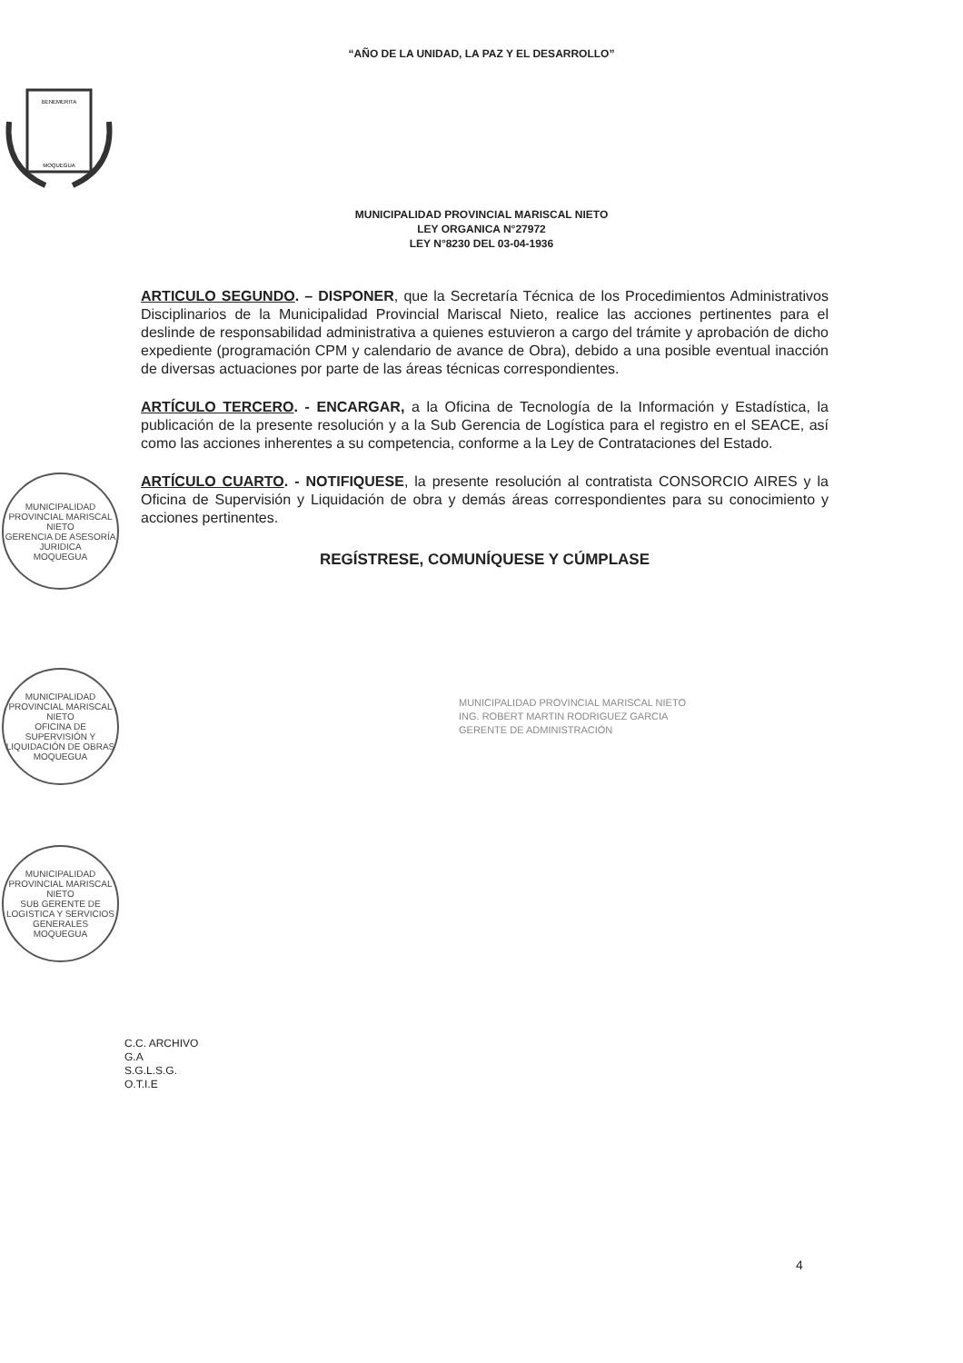“AÑO DE LA UNIDAD, LA PAZ Y EL DESARROLLO”
BENEMERITA
MOQUEGUA
MUNICIPALIDAD PROVINCIAL MARISCAL NIETO
LEY ORGANICA N°27972
LEY N°8230 DEL 03-04-1936
ARTICULO SEGUNDO. – DISPONER, que la Secretaría Técnica de los Procedimientos Administrativos Disciplinarios de la Municipalidad Provincial Mariscal Nieto, realice las acciones pertinentes para el deslinde de responsabilidad administrativa a quienes estuvieron a cargo del trámite y aprobación de dicho expediente (programación CPM y calendario de avance de Obra), debido a una posible eventual inacción de diversas actuaciones por parte de las áreas técnicas correspondientes.
ARTÍCULO TERCERO. - ENCARGAR, a la Oficina de Tecnología de la Información y Estadística, la publicación de la presente resolución y a la Sub Gerencia de Logística para el registro en el SEACE, así como las acciones inherentes a su competencia, conforme a la Ley de Contrataciones del Estado.
ARTÍCULO CUARTO. - NOTIFIQUESE, la presente resolución al contratista CONSORCIO AIRES y la Oficina de Supervisión y Liquidación de obra y demás áreas correspondientes para su conocimiento y acciones pertinentes.
REGÍSTRESE, COMUNÍQUESE Y CÚMPLASE
MUNICIPALIDAD PROVINCIAL MARISCAL NIETO
ING. ROBERT MARTIN RODRIGUEZ GARCIA
GERENTE DE ADMINISTRACIÓN
MUNICIPALIDAD PROVINCIAL MARISCAL NIETO
GERENCIA DE ASESORÍA JURIDICA
MOQUEGUA
MUNICIPALIDAD PROVINCIAL MARISCAL NIETO
OFICINA DE SUPERVISIÓN Y LIQUIDACIÓN DE OBRAS
MOQUEGUA
MUNICIPALIDAD PROVINCIAL MARISCAL NIETO
SUB GERENTE DE LOGISTICA Y SERVICIOS GENERALES
MOQUEGUA
C.C. ARCHIVO
G.A
S.G.L.S.G.
O.T.I.E
4